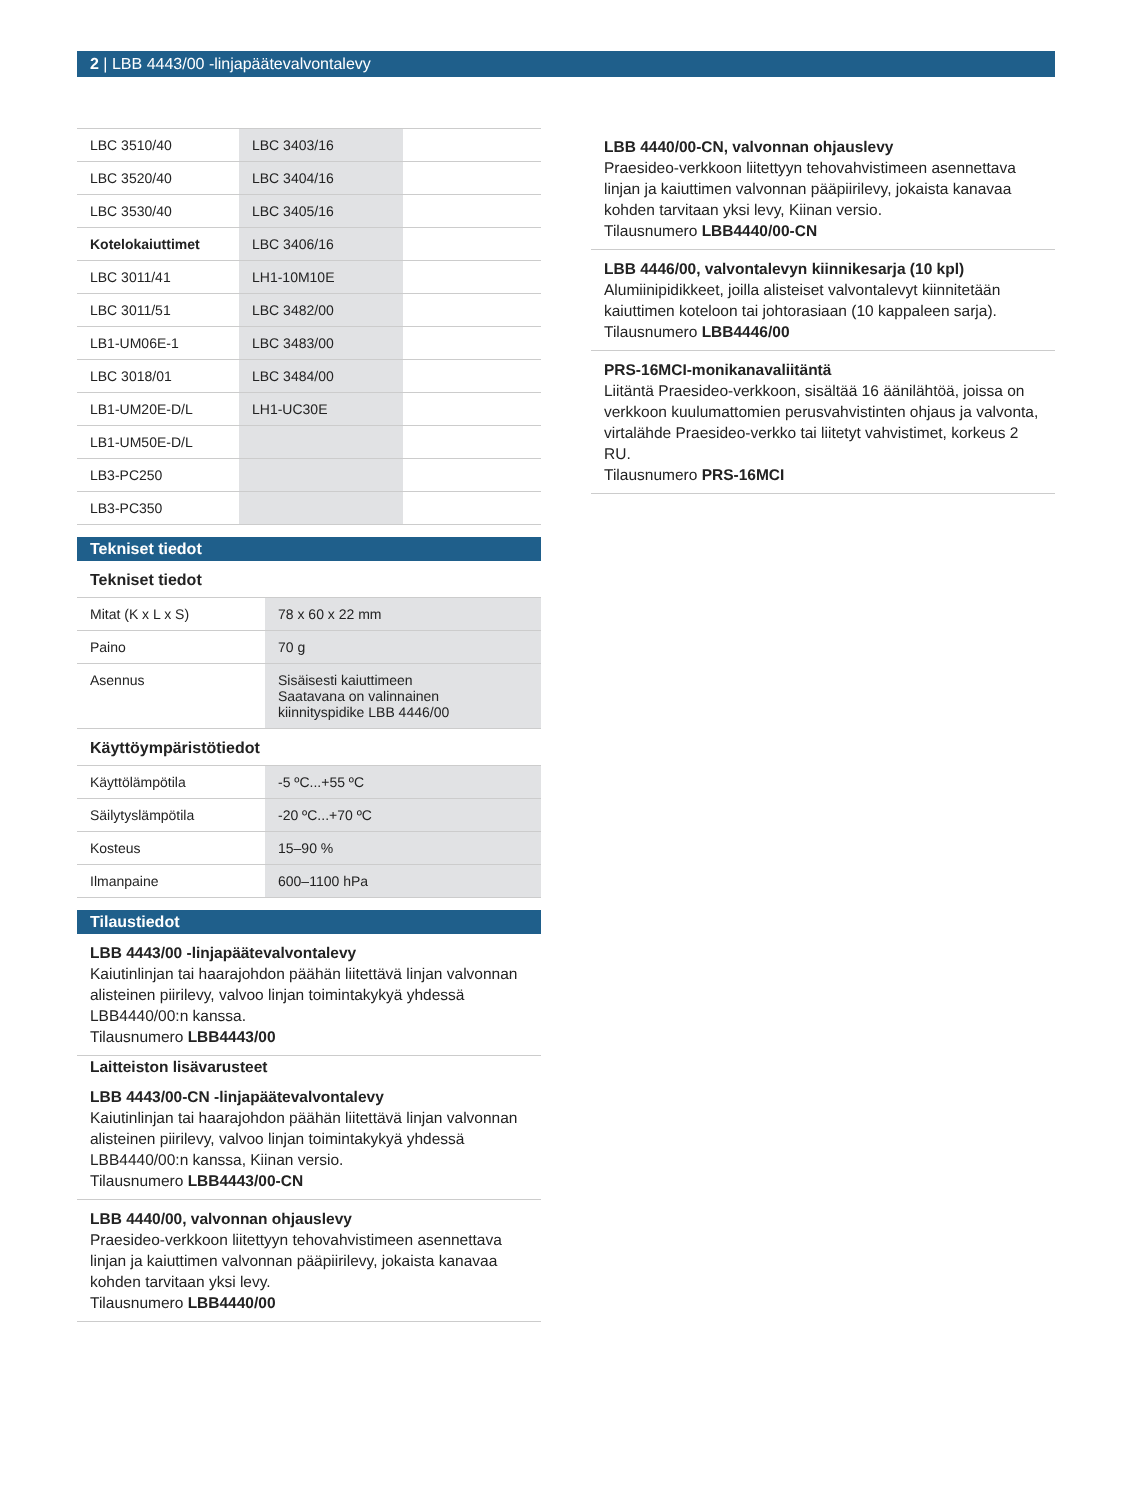2 | LBB 4443/00 -linjapäätevalvontalevy
| LBC 3510/40 | LBC 3403/16 | |
| LBC 3520/40 | LBC 3404/16 | |
| LBC 3530/40 | LBC 3405/16 | |
| Kotelokaiuttimet | LBC 3406/16 | |
| LBC 3011/41 | LH1-10M10E | |
| LBC 3011/51 | LBC 3482/00 | |
| LB1-UM06E-1 | LBC 3483/00 | |
| LBC 3018/01 | LBC 3484/00 | |
| LB1-UM20E-D/L | LH1-UC30E | |
| LB1-UM50E-D/L | | |
| LB3-PC250 | | |
| LB3-PC350 | | |
Tekniset tiedot
Tekniset tiedot
| Mitat (K x L x S) | 78 x 60 x 22 mm |
| Paino | 70 g |
| Asennus | Sisäisesti kaiuttimeen Saatavana on valinnainen kiinnityspidike LBB 4446/00 |
Käyttöympäristötiedot
| Käyttölämpötila | -5 ºC...+55 ºC |
| Säilytyslämpötila | -20 ºC...+70 ºC |
| Kosteus | 15–90 % |
| Ilmanpaine | 600–1100 hPa |
Tilaustiedot
LBB 4443/00 -linjapäätevalvontalevy
Kaiutinlinjan tai haarajohdon päähän liitettävä linjan valvonnan alisteinen piirilevy, valvoo linjan toimintakykyä yhdessä LBB4440/00:n kanssa.
Tilausnumero LBB4443/00
Laitteiston lisävarusteet
LBB 4443/00-CN -linjapäätevalvontalevy
Kaiutinlinjan tai haarajohdon päähän liitettävä linjan valvonnan alisteinen piirilevy, valvoo linjan toimintakykyä yhdessä LBB4440/00:n kanssa, Kiinan versio.
Tilausnumero LBB4443/00-CN
LBB 4440/00, valvonnan ohjauslevy
Praesideo-verkkoon liitettyyn tehovahvistimeen asennettava linjan ja kaiuttimen valvonnan pääpiirilevy, jokaista kanavaa kohden tarvitaan yksi levy.
Tilausnumero LBB4440/00
LBB 4440/00-CN, valvonnan ohjauslevy
Praesideo-verkkoon liitettyyn tehovahvistimeen asennettava linjan ja kaiuttimen valvonnan pääpiirilevy, jokaista kanavaa kohden tarvitaan yksi levy, Kiinan versio.
Tilausnumero LBB4440/00-CN
LBB 4446/00, valvontalevyn kiinnikesarja (10 kpl)
Alumiinipidikkeet, joilla alisteiset valvontalevyt kiinnitetään kaiuttimen koteloon tai johtorasiaan (10 kappaleen sarja).
Tilausnumero LBB4446/00
PRS-16MCI-monikanavaliitäntä
Liitäntä Praesideo-verkkoon, sisältää 16 äänilähtöä, joissa on verkkoon kuulumattomien perusvahvistinten ohjaus ja valvonta, virtalähde Praesideo-verkko tai liitetyt vahvistimet, korkeus 2 RU.
Tilausnumero PRS-16MCI